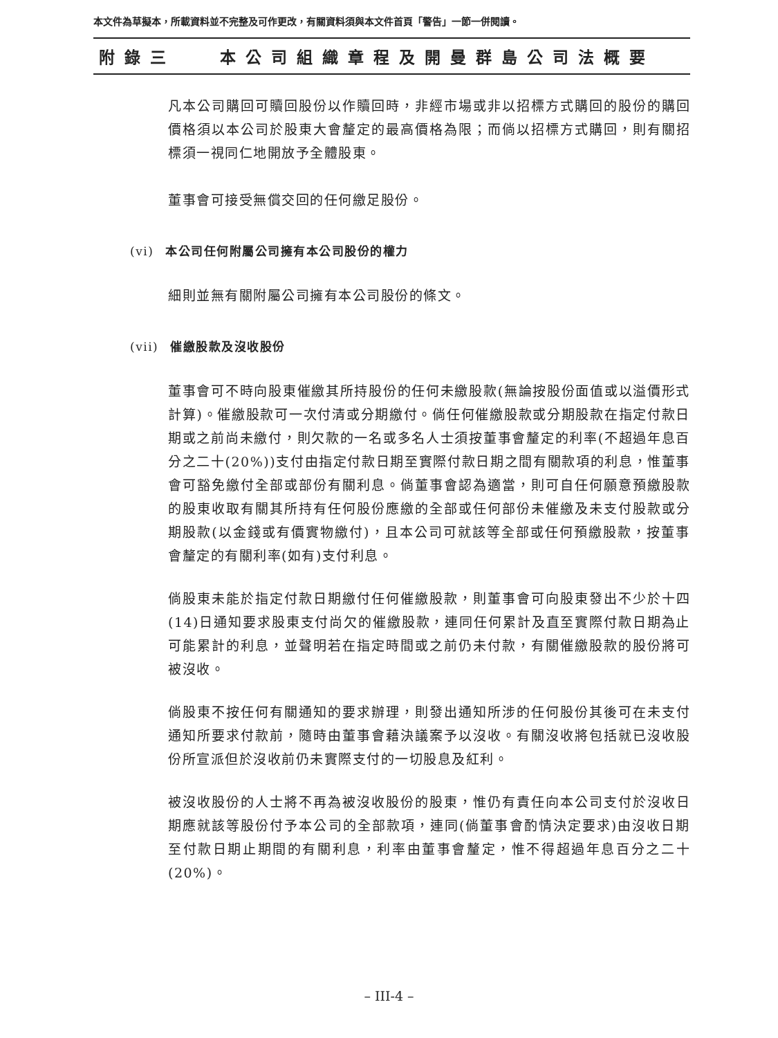本文件為草擬本，所載資料並不完整及可作更改，有關資料須與本文件首頁「警告」一節一併閱讀。
附錄三 本公司組織章程及開曼群島公司法概要
凡本公司購回可贖回股份以作贖回時，非經市場或非以招標方式購回的股份的購回價格須以本公司於股東大會釐定的最高價格為限；而倘以招標方式購回，則有關招標須一視同仁地開放予全體股東。
董事會可接受無償交回的任何繳足股份。
(vi) 本公司任何附屬公司擁有本公司股份的權力
細則並無有關附屬公司擁有本公司股份的條文。
(vii) 催繳股款及沒收股份
董事會可不時向股東催繳其所持股份的任何未繳股款(無論按股份面值或以溢價形式計算)。催繳股款可一次付清或分期繳付。倘任何催繳股款或分期股款在指定付款日期或之前尚未繳付，則欠款的一名或多名人士須按董事會釐定的利率(不超過年息百分之二十(20%))支付由指定付款日期至實際付款日期之間有關款項的利息，惟董事會可豁免繳付全部或部份有關利息。倘董事會認為適當，則可自任何願意預繳股款的股東收取有關其所持有任何股份應繳的全部或任何部份未催繳及未支付股款或分期股款(以金錢或有價實物繳付)，且本公司可就該等全部或任何預繳股款，按董事會釐定的有關利率(如有)支付利息。
倘股東未能於指定付款日期繳付任何催繳股款，則董事會可向股東發出不少於十四(14)日通知要求股東支付尚欠的催繳股款，連同任何累計及直至實際付款日期為止可能累計的利息，並聲明若在指定時間或之前仍未付款，有關催繳股款的股份將可被沒收。
倘股東不按任何有關通知的要求辦理，則發出通知所涉的任何股份其後可在未支付通知所要求付款前，隨時由董事會藉決議案予以沒收。有關沒收將包括就已沒收股份所宣派但於沒收前仍未實際支付的一切股息及紅利。
被沒收股份的人士將不再為被沒收股份的股東，惟仍有責任向本公司支付於沒收日期應就該等股份付予本公司的全部款項，連同(倘董事會酌情決定要求)由沒收日期至付款日期止期間的有關利息，利率由董事會釐定，惟不得超過年息百分之二十(20%)。
– III-4 –